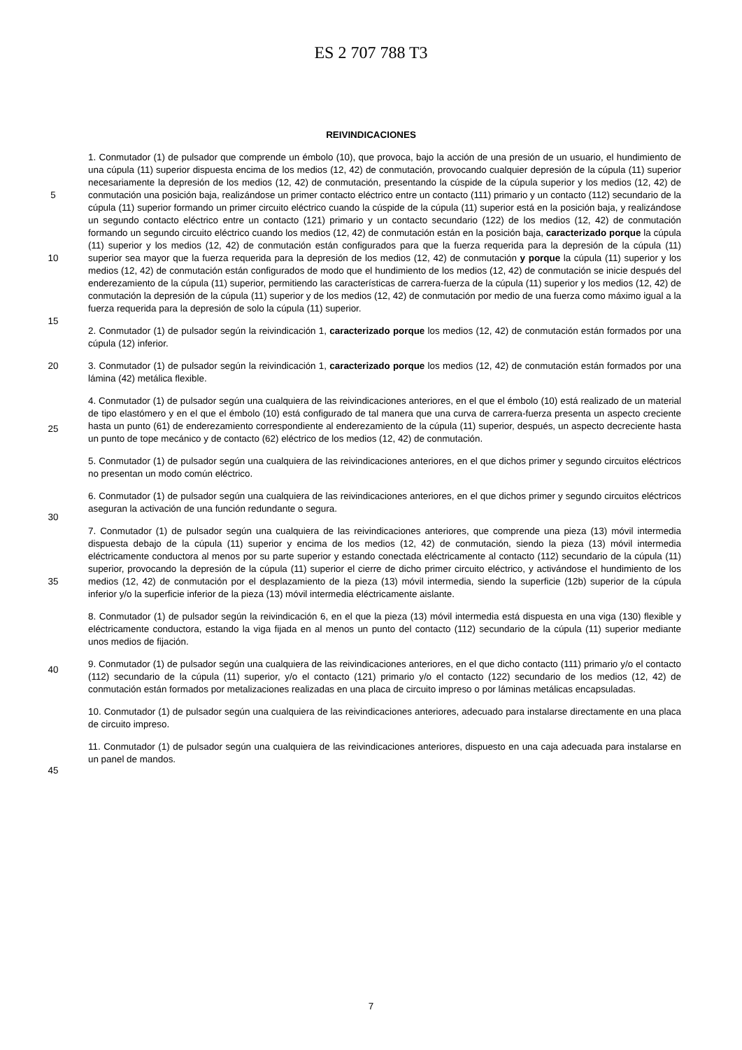ES 2 707 788 T3
REIVINDICACIONES
5
10
15
1. Conmutador (1) de pulsador que comprende un émbolo (10), que provoca, bajo la acción de una presión de un usuario, el hundimiento de una cúpula (11) superior dispuesta encima de los medios (12, 42) de conmutación, provocando cualquier depresión de la cúpula (11) superior necesariamente la depresión de los medios (12, 42) de conmutación, presentando la cúspide de la cúpula superior y los medios (12, 42) de conmutación una posición baja, realizándose un primer contacto eléctrico entre un contacto (111) primario y un contacto (112) secundario de la cúpula (11) superior formando un primer circuito eléctrico cuando la cúspide de la cúpula (11) superior está en la posición baja, y realizándose un segundo contacto eléctrico entre un contacto (121) primario y un contacto secundario (122) de los medios (12, 42) de conmutación formando un segundo circuito eléctrico cuando los medios (12, 42) de conmutación están en la posición baja, caracterizado porque la cúpula (11) superior y los medios (12, 42) de conmutación están configurados para que la fuerza requerida para la depresión de la cúpula (11) superior sea mayor que la fuerza requerida para la depresión de los medios (12, 42) de conmutación y porque la cúpula (11) superior y los medios (12, 42) de conmutación están configurados de modo que el hundimiento de los medios (12, 42) de conmutación se inicie después del enderezamiento de la cúpula (11) superior, permitiendo las características de carrera-fuerza de la cúpula (11) superior y los medios (12, 42) de conmutación la depresión de la cúpula (11) superior y de los medios (12, 42) de conmutación por medio de una fuerza como máximo igual a la fuerza requerida para la depresión de solo la cúpula (11) superior.
2. Conmutador (1) de pulsador según la reivindicación 1, caracterizado porque los medios (12, 42) de conmutación están formados por una cúpula (12) inferior.
20
25
30
3. Conmutador (1) de pulsador según la reivindicación 1, caracterizado porque los medios (12, 42) de conmutación están formados por una lámina (42) metálica flexible.
4. Conmutador (1) de pulsador según una cualquiera de las reivindicaciones anteriores, en el que el émbolo (10) está realizado de un material de tipo elastómero y en el que el émbolo (10) está configurado de tal manera que una curva de carrera-fuerza presenta un aspecto creciente hasta un punto (61) de enderezamiento correspondiente al enderezamiento de la cúpula (11) superior, después, un aspecto decreciente hasta un punto de tope mecánico y de contacto (62) eléctrico de los medios (12, 42) de conmutación.
5. Conmutador (1) de pulsador según una cualquiera de las reivindicaciones anteriores, en el que dichos primer y segundo circuitos eléctricos no presentan un modo común eléctrico.
6. Conmutador (1) de pulsador según una cualquiera de las reivindicaciones anteriores, en el que dichos primer y segundo circuitos eléctricos aseguran la activación de una función redundante o segura.
35
40
45
7. Conmutador (1) de pulsador según una cualquiera de las reivindicaciones anteriores, que comprende una pieza (13) móvil intermedia dispuesta debajo de la cúpula (11) superior y encima de los medios (12, 42) de conmutación, siendo la pieza (13) móvil intermedia eléctricamente conductora al menos por su parte superior y estando conectada eléctricamente al contacto (112) secundario de la cúpula (11) superior, provocando la depresión de la cúpula (11) superior el cierre de dicho primer circuito eléctrico, y activándose el hundimiento de los medios (12, 42) de conmutación por el desplazamiento de la pieza (13) móvil intermedia, siendo la superficie (12b) superior de la cúpula inferior y/o la superficie inferior de la pieza (13) móvil intermedia eléctricamente aislante.
8. Conmutador (1) de pulsador según la reivindicación 6, en el que la pieza (13) móvil intermedia está dispuesta en una viga (130) flexible y eléctricamente conductora, estando la viga fijada en al menos un punto del contacto (112) secundario de la cúpula (11) superior mediante unos medios de fijación.
9. Conmutador (1) de pulsador según una cualquiera de las reivindicaciones anteriores, en el que dicho contacto (111) primario y/o el contacto (112) secundario de la cúpula (11) superior, y/o el contacto (121) primario y/o el contacto (122) secundario de los medios (12, 42) de conmutación están formados por metalizaciones realizadas en una placa de circuito impreso o por láminas metálicas encapsuladas.
10. Conmutador (1) de pulsador según una cualquiera de las reivindicaciones anteriores, adecuado para instalarse directamente en una placa de circuito impreso.
11. Conmutador (1) de pulsador según una cualquiera de las reivindicaciones anteriores, dispuesto en una caja adecuada para instalarse en un panel de mandos.
7